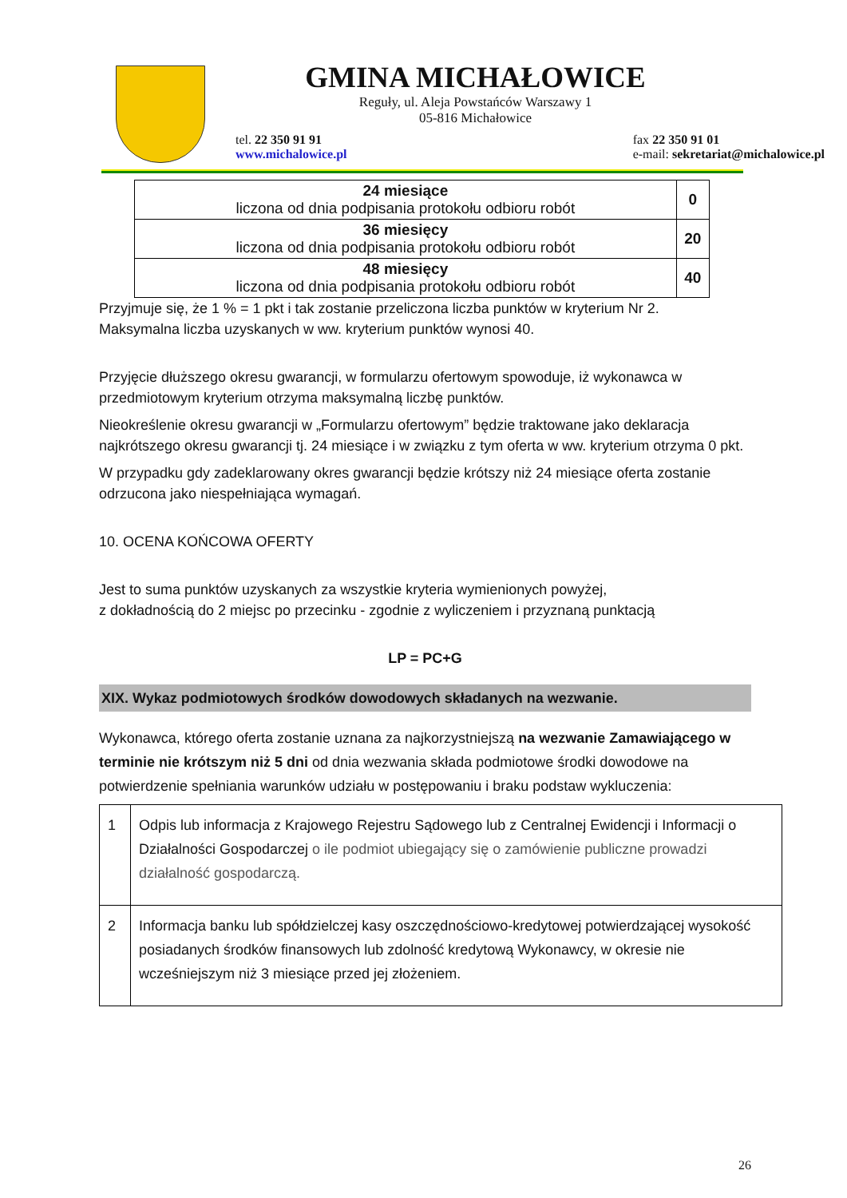GMINA MICHAŁOWICE
Reguły, ul. Aleja Powstańców Warszawy 1
05-816 Michałowice
tel. 22 350 91 91
www.michalowice.pl fax 22 350 91 01
e-mail: sekretariat@michalowice.pl
| 24 miesiące liczona od dnia podpisania protokołu odbioru robót | 0 |
| 36 miesięcy liczona od dnia podpisania protokołu odbioru robót | 20 |
| 48 miesięcy liczona od dnia podpisania protokołu odbioru robót | 40 |
Przyjmuje się, że 1 % = 1 pkt i tak zostanie przeliczona liczba punktów w kryterium Nr 2.
Maksymalna liczba uzyskanych w ww. kryterium punktów wynosi 40.
Przyjęcie dłuższego okresu gwarancji, w formularzu ofertowym spowoduje, iż wykonawca w przedmiotowym kryterium otrzyma maksymalną liczbę punktów.
Nieokreślenie okresu gwarancji w „Formularzu ofertowym” będzie traktowane jako deklaracja najkrótszego okresu gwarancji tj. 24 miesiące i w związku z tym oferta w ww. kryterium otrzyma 0 pkt.
W przypadku gdy zadeklarowany okres gwarancji będzie krótszy niż 24 miesiące oferta zostanie odrzucona jako niespełniająca wymagań.
10. OCENA KOŃCOWA OFERTY
Jest to suma punktów uzyskanych za wszystkie kryteria wymienionych powyżej,
z dokładnością do 2 miejsc po przecinku - zgodnie z wyliczeniem i przyznaną punktacją
LP = PC+G
XIX. Wykaz podmiotowych środków dowodowych składanych na wezwanie.
Wykonawca, którego oferta zostanie uznana za najkorzystniejszą na wezwanie Zamawiającego w terminie nie krótszym niż 5 dni od dnia wezwania składa podmiotowe środki dowodowe na potwierdzenie spełniania warunków udziału w postępowaniu i braku podstaw wykluczenia:
| 1 | Odpis lub informacja z Krajowego Rejestru Sądowego lub z Centralnej Ewidencji i Informacji o Działalności Gospodarczej o ile podmiot ubiegający się o zamówienie publiczne prowadzi działalność gospodarczą. |
| 2 | Informacja banku lub spółdzielczej kasy oszczędnościowo-kredytowej potwierdzającej wysokość posiadanych środków finansowych lub zdolność kredytową Wykonawcy, w okresie nie wcześniejszym niż 3 miesiące przed jej złożeniem. |
26